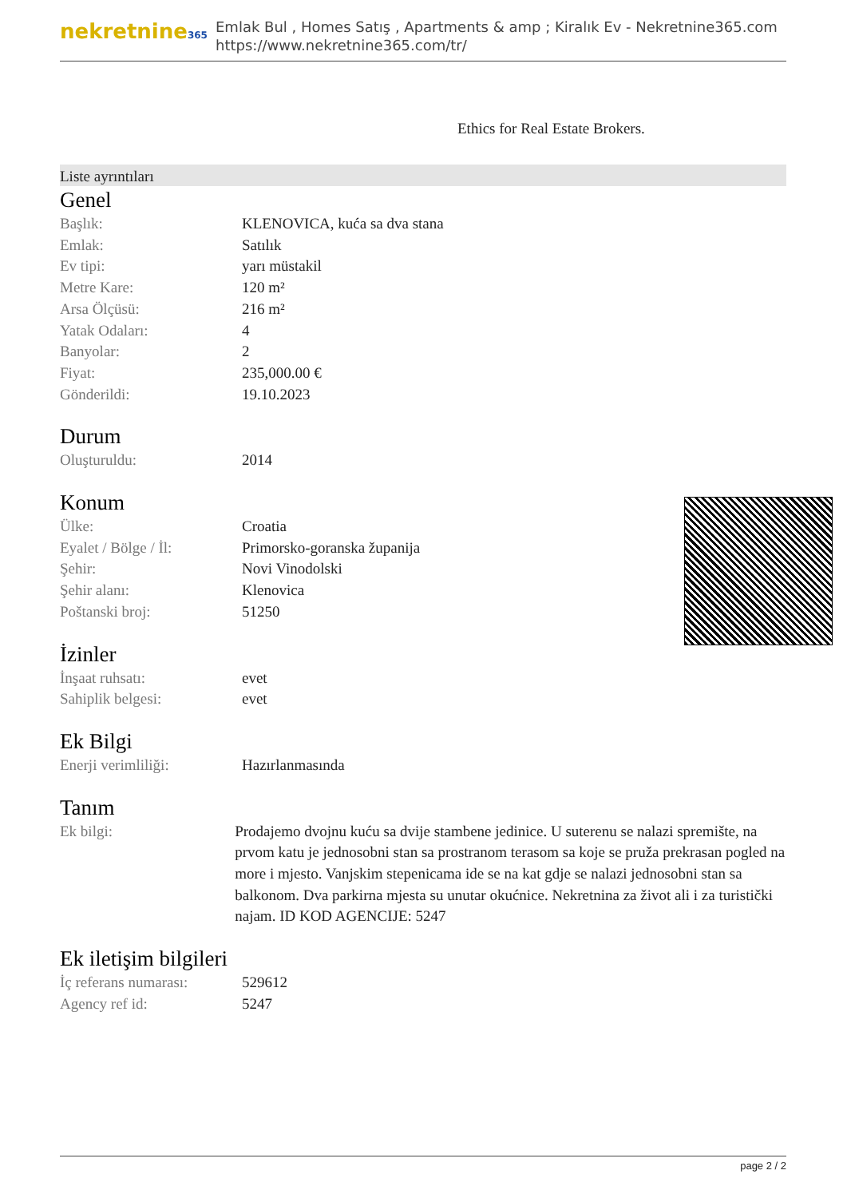nekretnine365
Emlak Bul , Homes Satış , Apartments & amp ; Kiralık Ev - Nekretnine365.com
https://www.nekretnine365.com/tr/
Ethics for Real Estate Brokers.
Liste ayrıntıları
Genel
| Başlık: | KLENOVICA, kuća sa dva stana |
| Emlak: | Satılık |
| Ev tipi: | yarı müstakil |
| Metre Kare: | 120 m² |
| Arsa Ölçüsü: | 216 m² |
| Yatak Odaları: | 4 |
| Banyolar: | 2 |
| Fiyat: | 235,000.00 € |
| Gönderildi: | 19.10.2023 |
Durum
| Oluşturuldu: | 2014 |
Konum
| Ülke: | Croatia |
| Eyalet / Bölge / İl: | Primorsko-goranska županija |
| Şehir: | Novi Vinodolski |
| Şehir alanı: | Klenovica |
| Poštanski broj: | 51250 |
İzinler
| İnşaat ruhsatı: | evet |
| Sahiplik belgesi: | evet |
Ek Bilgi
| Enerji verimliliği: | Hazırlanmasında |
Tanım
| Ek bilgi: | Prodajemo dvojnu kuću sa dvije stambene jedinice. U suterenu se nalazi spremište, na prvom katu je jednosobni stan sa prostranom terasom sa koje se pruža prekrasan pogled na more i mjesto. Vanjskim stepenicama ide se na kat gdje se nalazi jednosobni stan sa balkonom. Dva parkirna mjesta su unutar okućnice. Nekretnina za život ali i za turistički najam. ID KOD AGENCIJE: 5247 |
Ek iletişim bilgileri
| İç referans numarası: | 529612 |
| Agency ref id: | 5247 |
page 2 / 2